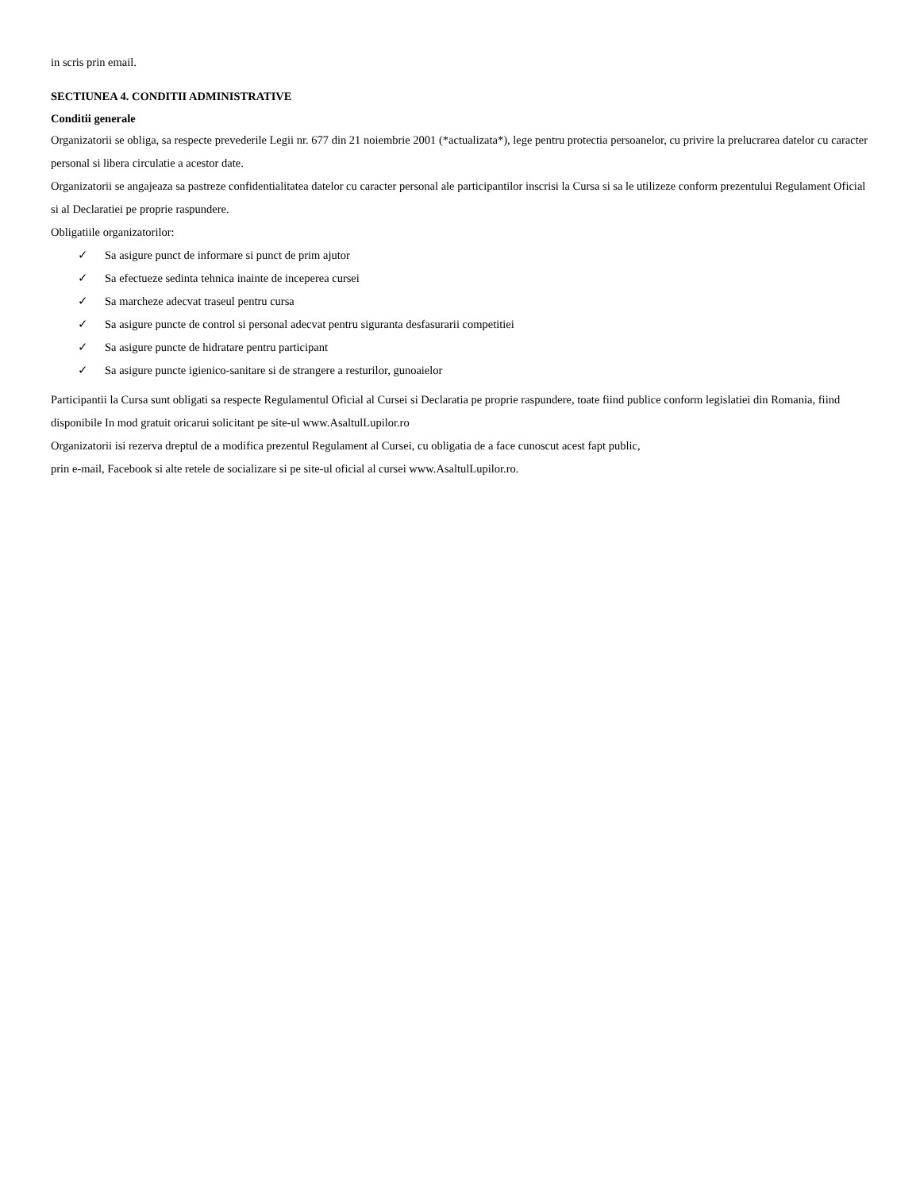in scris prin email.
SECTIUNEA 4. CONDITII ADMINISTRATIVE
Conditii generale
Organizatorii se obliga, sa respecte prevederile Legii nr. 677 din 21 noiembrie 2001 (*actualizata*), lege pentru protectia persoanelor, cu privire la prelucrarea datelor cu caracter personal si libera circulatie a acestor date.
Organizatorii se angajeaza sa pastreze confidentialitatea datelor cu caracter personal ale participantilor inscrisi la Cursa si sa le utilizeze conform prezentului Regulament Oficial si al Declaratiei pe proprie raspundere.
Obligatiile organizatorilor:
✓ Sa asigure punct de informare si punct de prim ajutor
✓ Sa efectueze sedinta tehnica inainte de inceperea cursei
✓ Sa marcheze adecvat traseul pentru cursa
✓ Sa asigure puncte de control si personal adecvat pentru siguranta desfasurarii competitiei
✓ Sa asigure puncte de hidratare pentru participant
✓ Sa asigure puncte igienico-sanitare si de strangere a resturilor, gunoaielor
Participantii la Cursa sunt obligati sa respecte Regulamentul Oficial al Cursei si Declaratia pe proprie raspundere, toate fiind publice conform legislatiei din Romania, fiind disponibile In mod gratuit oricarui solicitant pe site-ul www.AsaltulLupilor.ro
Organizatorii isi rezerva dreptul de a modifica prezentul Regulament al Cursei, cu obligatia de a face cunoscut acest fapt public,
prin e-mail, Facebook si alte retele de socializare si pe site-ul oficial al cursei www.AsaltulLupilor.ro.